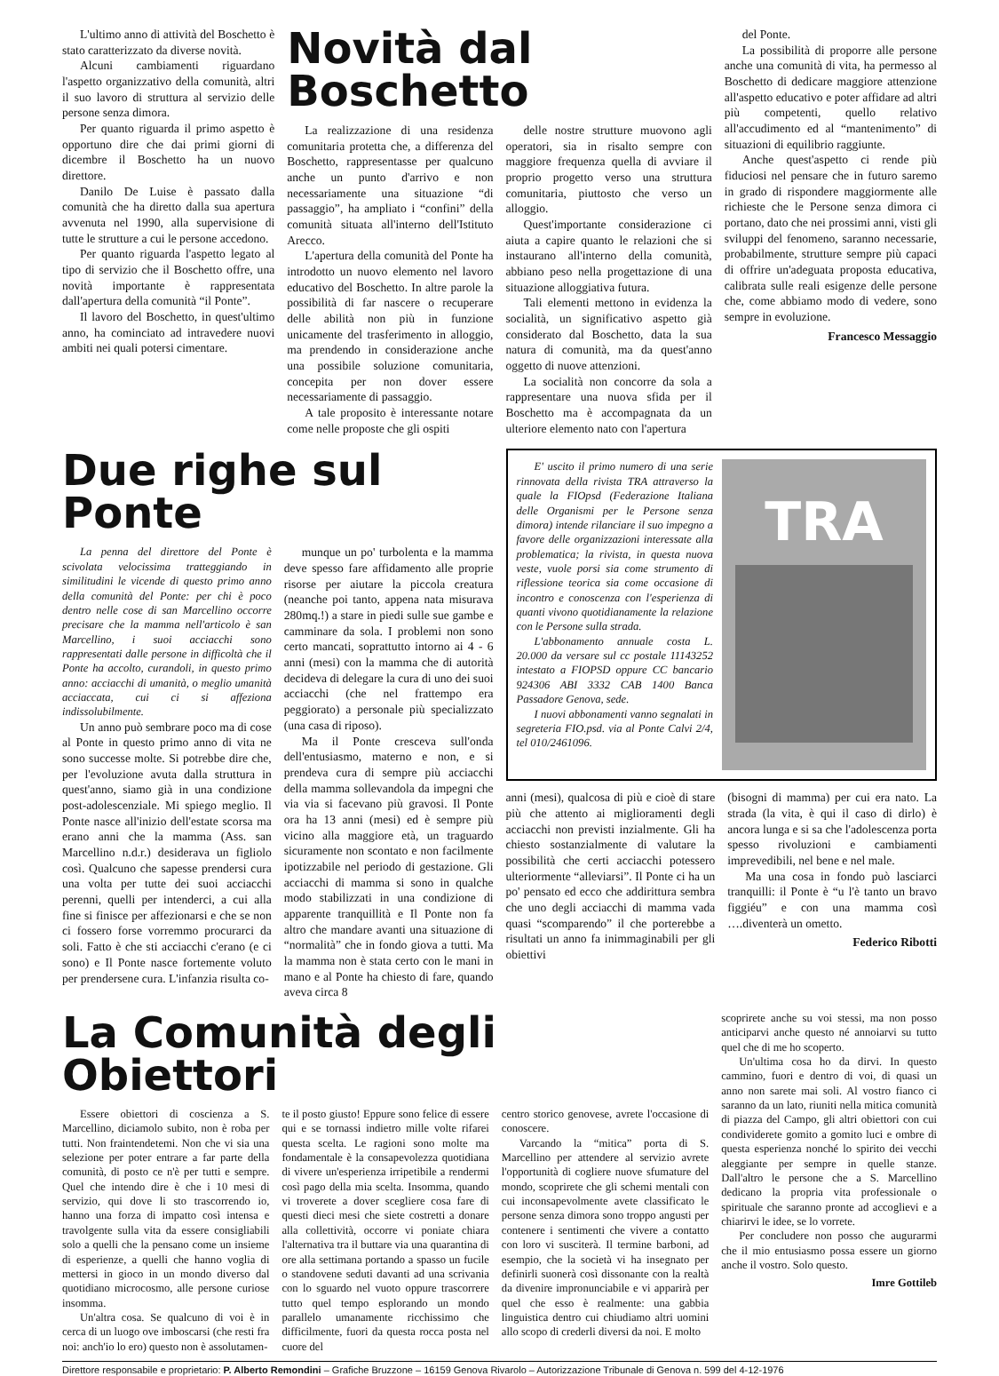L'ultimo anno di attività del Boschetto è stato caratterizzato da diverse novità.
Alcuni cambiamenti riguardano l'aspetto organizzativo della comunità, altri il suo lavoro di struttura al servizio delle persone senza dimora.
Per quanto riguarda il primo aspetto è opportuno dire che dai primi giorni di dicembre il Boschetto ha un nuovo direttore.
Danilo De Luise è passato dalla comunità che ha diretto dalla sua apertura avvenuta nel 1990, alla supervisione di tutte le strutture a cui le persone accedono.
Per quanto riguarda l'aspetto legato al tipo di servizio che il Boschetto offre, una novità importante è rappresentata dall'apertura della comunità “il Ponte”.
Il lavoro del Boschetto, in quest'ultimo anno, ha cominciato ad intravedere nuovi ambiti nei quali potersi cimentare.
Novità dal Boschetto
La realizzazione di una residenza comunitaria protetta che, a differenza del Boschetto, rappresentasse per qualcuno anche un punto d'arrivo e non necessariamente una situazione “di passaggio”, ha ampliato i “confini” della comunità situata all'interno dell'Istituto Arecco.
L'apertura della comunità del Ponte ha introdotto un nuovo elemento nel lavoro educativo del Boschetto. In altre parole la possibilità di far nascere o recuperare delle abilità non più in funzione unicamente del trasferimento in alloggio, ma prendendo in considerazione anche una possibile soluzione comunitaria, concepita per non dover essere necessariamente di passaggio.
A tale proposito è interessante notare come nelle proposte che gli ospiti
delle nostre strutture muovono agli operatori, sia in risalto sempre con maggiore frequenza quella di avviare il proprio progetto verso una struttura comunitaria, piuttosto che verso un alloggio.
Quest'importante considerazione ci aiuta a capire quanto le relazioni che si instaurano all'interno della comunità, abbiano peso nella progettazione di una situazione alloggiativa futura.
Tali elementi mettono in evidenza la socialità, un significativo aspetto già considerato dal Boschetto, data la sua natura di comunità, ma da quest'anno oggetto di nuove attenzioni.
La socialità non concorre da sola a rappresentare una nuova sfida per il Boschetto ma è accompagnata da un ulteriore elemento nato con l'apertura
del Ponte.
La possibilità di proporre alle persone anche una comunità di vita, ha permesso al Boschetto di dedicare maggiore attenzione all'aspetto educativo e poter affidare ad altri più competenti, quello relativo all'accudimento ed al “mantenimento” di situazioni di equilibrio raggiunte.
Anche quest'aspetto ci rende più fiduciosi nel pensare che in futuro saremo in grado di rispondere maggiormente alle richieste che le Persone senza dimora ci portano, dato che nei prossimi anni, visti gli sviluppi del fenomeno, saranno necessarie, probabilmente, strutture sempre più capaci di offrire un'adeguata proposta educativa, calibrata sulle reali esigenze delle persone che, come abbiamo modo di vedere, sono sempre in evoluzione.
Francesco Messaggio
Due righe sul Ponte
La penna del direttore del Ponte è scivolata velocissima tratteggiando in similitudini le vicende di questo primo anno della comunità del Ponte: per chi è poco dentro nelle cose di san Marcellino occorre precisare che la mamma nell'articolo è san Marcellino, i suoi acciacchi sono rappresentati dalle persone in difficoltà che il Ponte ha accolto, curandoli, in questo primo anno: acciacchi di umanità, o meglio umanità acciaccata, cui ci si affeziona indissolubilmente.
Un anno può sembrare poco ma di cose al Ponte in questo primo anno di vita ne sono successe molte. Si potrebbe dire che, per l'evoluzione avuta dalla struttura in quest'anno, siamo già in una condizione post-adolescenziale. Mi spiego meglio. Il Ponte nasce all'inizio dell'estate scorsa ma erano anni che la mamma (Ass. san Marcellino n.d.r.) desiderava un figliolo così. Qualcuno che sapesse prendersi cura una volta per tutte dei suoi acciacchi perenni, quelli per intenderci, a cui alla fine si finisce per affezionarsi e che se non ci fossero forse vorremmo procurarci da soli. Fatto è che sti acciacchi c'erano (e ci sono) e Il Ponte nasce fortemente voluto per prendersene cura. L'infanzia risulta co-
munque un po' turbolenta e la mamma deve spesso fare affidamento alle proprie risorse per aiutare la piccola creatura (neanche poi tanto, appena nata misurava 280mq.!) a stare in piedi sulle sue gambe e camminare da sola. I problemi non sono certo mancati, soprattutto intorno ai 4 - 6 anni (mesi) con la mamma che di autorità decideva di delegare la cura di uno dei suoi acciacchi (che nel frattempo era peggiorato) a personale più specializzato (una casa di riposo).
Ma il Ponte cresceva sull'onda dell'entusiasmo, materno e non, e si prendeva cura di sempre più acciacchi della mamma sollevandola da impegni che via via si facevano più gravosi. Il Ponte ora ha 13 anni (mesi) ed è sempre più vicino alla maggiore età, un traguardo sicuramente non scontato e non facilmente ipotizzabile nel periodo di gestazione. Gli acciacchi di mamma si sono in qualche modo stabilizzati in una condizione di apparente tranquillità e Il Ponte non fa altro che mandare avanti una situazione di “normalità” che in fondo giova a tutti. Ma la mamma non è stata certo con le mani in mano e al Ponte ha chiesto di fare, quando aveva circa 8
E' uscito il primo numero di una serie rinnovata della rivista TRA attraverso la quale la FIOpsd (Federazione Italiana delle Organismi per le Persone senza dimora) intende rilanciare il suo impegno a favore delle organizzazioni interessate alla problematica; la rivista, in questa nuova veste, vuole porsi sia come strumento di riflessione teorica sia come occasione di incontro e conoscenza con l'esperienza di quanti vivono quotidianamente la relazione con le Persone sulla strada.
L'abbonamento annuale costa L. 20.000 da versare sul cc postale 11143252 intestato a FIOPSD oppure CC bancario 924306 ABI 3332 CAB 1400 Banca Passadore Genova, sede.
I nuovi abbonamenti vanno segnalati in segreteria FIO.psd. via al Ponte Calvi 2/4, tel 010/2461096.
TRA
anni (mesi), qualcosa di più e cioè di stare più che attento ai miglioramenti degli acciacchi non previsti inzialmente. Gli ha chiesto sostanzialmente di valutare la possibilità che certi acciacchi potessero ulteriormente “alleviarsi”. Il Ponte ci ha un po' pensato ed ecco che addirittura sembra che uno degli acciacchi di mamma vada quasi “scomparendo” il che porterebbe a risultati un anno fa inimmaginabili per gli obiettivi
(bisogni di mamma) per cui era nato. La strada (la vita, è qui il caso di dirlo) è ancora lunga e si sa che l'adolescenza porta spesso rivoluzioni e cambiamenti imprevedibili, nel bene e nel male.
Ma una cosa in fondo può lasciarci tranquilli: il Ponte è “u l'è tanto un bravo figgiéu” e con una mamma così ….diventerà un ometto.
Federico Ribotti
La Comunità degli Obiettori
Essere obiettori di coscienza a S. Marcellino, diciamolo subito, non è roba per tutti. Non fraintendetemi. Non che vi sia una selezione per poter entrare a far parte della comunità, di posto ce n'è per tutti e sempre. Quel che intendo dire è che i 10 mesi di servizio, qui dove li sto trascorrendo io, hanno una forza di impatto così intensa e travolgente sulla vita da essere consigliabili solo a quelli che la pensano come un insieme di esperienze, a quelli che hanno voglia di mettersi in gioco in un mondo diverso dal quotidiano microcosmo, alle persone curiose insomma.
Un'altra cosa. Se qualcuno di voi è in cerca di un luogo ove imboscarsi (che resti fra noi: anch'io lo ero) questo non è assolutamen-
te il posto giusto! Eppure sono felice di essere qui e se tornassi indietro mille volte rifarei questa scelta. Le ragioni sono molte ma fondamentale è la consapevolezza quotidiana di vivere un'esperienza irripetibile a rendermi così pago della mia scelta. Insomma, quando vi troverete a dover scegliere cosa fare di questi dieci mesi che siete costretti a donare alla collettività, occorre vi poniate chiara l'alternativa tra il buttare via una quarantina di ore alla settimana portando a spasso un fucile o standovene seduti davanti ad una scrivania con lo sguardo nel vuoto oppure trascorrere tutto quel tempo esplorando un mondo parallelo umanamente ricchissimo che difficilmente, fuori da questa rocca posta nel cuore del
centro storico genovese, avrete l'occasione di conoscere.
Varcando la “mitica” porta di S. Marcellino per attendere al servizio avrete l'opportunità di cogliere nuove sfumature del mondo, scoprirete che gli schemi mentali con cui inconsapevolmente avete classificato le persone senza dimora sono troppo angusti per contenere i sentimenti che vivere a contatto con loro vi susciterà. Il termine barboni, ad esempio, che la società vi ha insegnato per definirli suonerà così dissonante con la realtà da divenire impronunciabile e vi apparirà per quel che esso è realmente: una gabbia linguistica dentro cui chiudiamo altri uomini allo scopo di crederli diversi da noi. E molto
scoprirete anche su voi stessi, ma non posso anticiparvi anche questo né annoiarvi su tutto quel che di me ho scoperto.
Un'ultima cosa ho da dirvi. In questo cammino, fuori e dentro di voi, di quasi un anno non sarete mai soli. Al vostro fianco ci saranno da un lato, riuniti nella mitica comunità di piazza del Campo, gli altri obiettori con cui condividerete gomito a gomito luci e ombre di questa esperienza nonché lo spirito dei vecchi aleggiante per sempre in quelle stanze. Dall'altro le persone che a S. Marcellino dedicano la propria vita professionale o spirituale che saranno pronte ad accoglievi e a chiarirvi le idee, se lo vorrete.
Per concludere non posso che augurarmi che il mio entusiasmo possa essere un giorno anche il vostro. Solo questo.
Imre Gottileb
Direttore responsabile e proprietario: P. Alberto Remondini – Grafiche Bruzzone – 16159 Genova Rivarolo – Autorizzazione Tribunale di Genova n. 599 del 4-12-1976